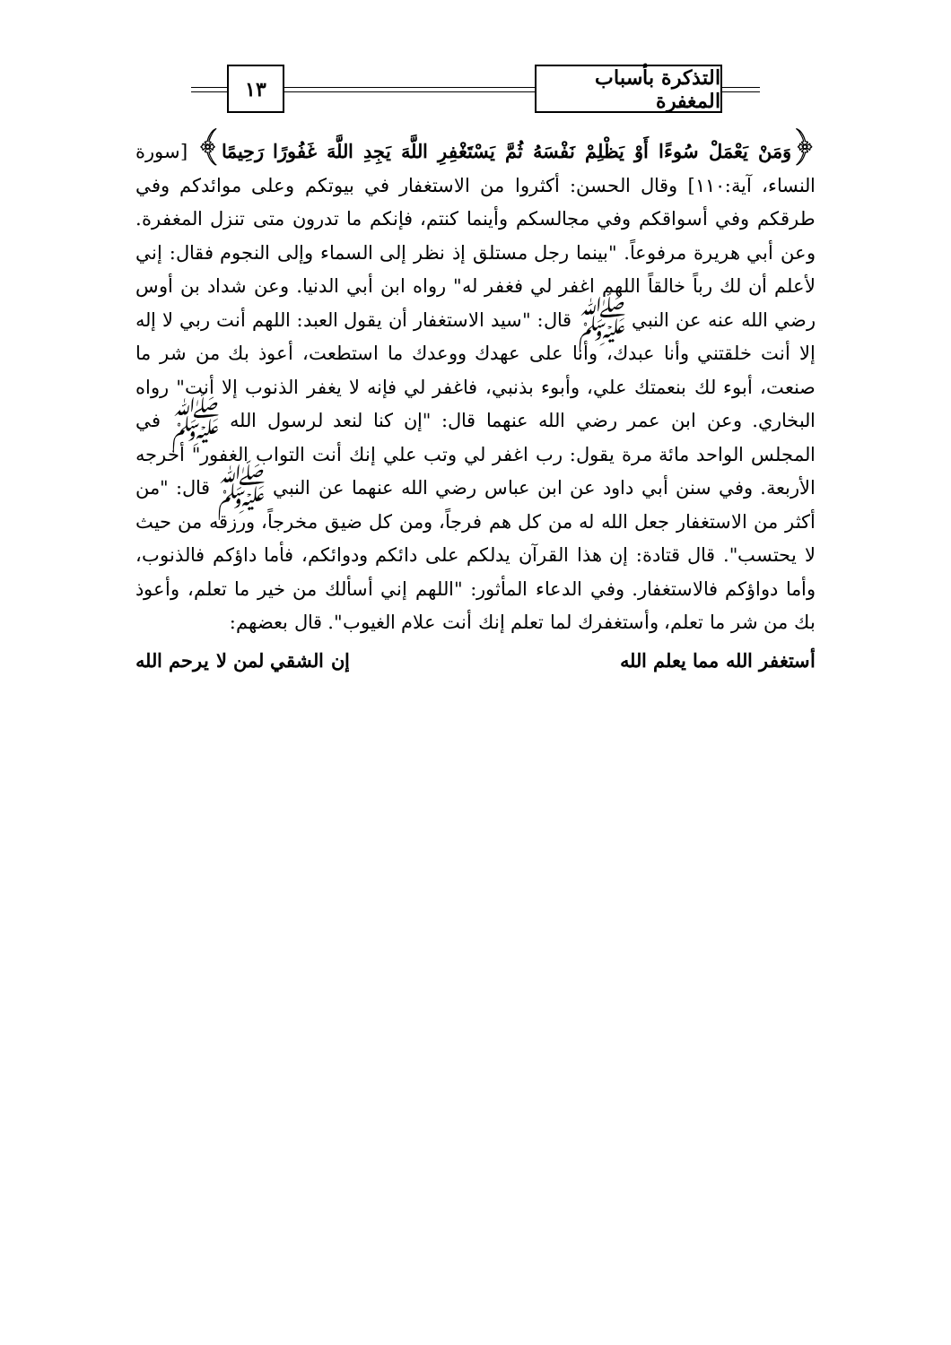التذكرة بأسباب المغفرة
١٣
﴿وَمَنْ يَعْمَلْ سُوءًا أَوْ يَظْلِمْ نَفْسَهُ ثُمَّ يَسْتَغْفِرِ اللَّهَ يَجِدِ اللَّهَ غَفُورًا رَحِيمًا﴾ [سورة النساء، آية:١١٠] وقال الحسن: أكثروا من الاستغفار في بيوتكم وعلى موائدكم وفي طرقكم وفي أسواقكم وفي مجالسكم وأينما كنتم، فإنكم ما تدرون متى تنزل المغفرة. وعن أبي هريرة مرفوعاً. "بينما رجل مستلق إذ نظر إلى السماء وإلى النجوم فقال: إني لأعلم أن لك رباً خالقاً اللهم اغفر لي فغفر له" رواه ابن أبي الدنيا. وعن شداد بن أوس رضي الله عنه عن النبي ﷺ قال: "سيد الاستغفار أن يقول العبد: اللهم أنت ربي لا إله إلا أنت خلقتني وأنا عبدك، وأنا على عهدك ووعدك ما استطعت، أعوذ بك من شر ما صنعت، أبوء لك بنعمتك علي، وأبوء بذنبي، فاغفر لي فإنه لا يغفر الذنوب إلا أنت" رواه البخاري. وعن ابن عمر رضي الله عنهما قال: "إن كنا لنعد لرسول الله ﷺ في المجلس الواحد مائة مرة يقول: رب اغفر لي وتب علي إنك أنت التواب الغفور" أخرجه الأربعة. وفي سنن أبي داود عن ابن عباس رضي الله عنهما عن النبي ﷺ قال: "من أكثر من الاستغفار جعل الله له من كل هم فرجاً، ومن كل ضيق مخرجاً، ورزقه من حيث لا يحتسب". قال قتادة: إن هذا القرآن يدلكم على دائكم ودوائكم، فأما داؤكم فالذنوب، وأما دواؤكم فالاستغفار. وفي الدعاء المأثور: "اللهم إني أسألك من خير ما تعلم، وأعوذ بك من شر ما تعلم، وأستغفرك لما تعلم إنك أنت علام الغيوب". قال بعضهم:
أستغفر الله مما يعلم الله إن الشقي لمن لا يرحم الله